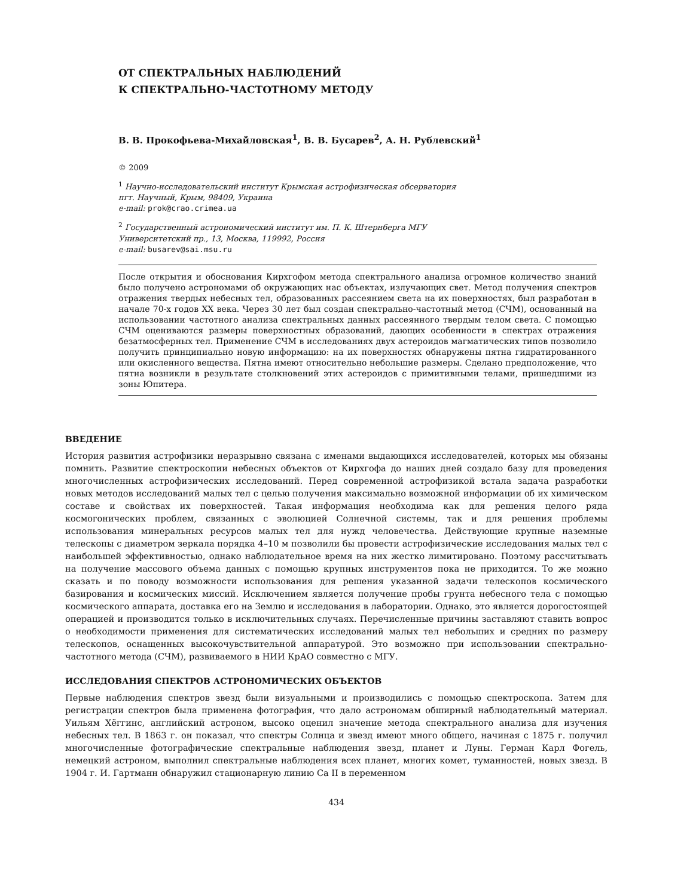ОТ СПЕКТРАЛЬНЫХ НАБЛЮДЕНИЙ
К СПЕКТРАЛЬНО-ЧАСТОТНОМУ МЕТОДУ
В. В. Прокофьева-Михайловская<sup>1</sup>, В. В. Бусарев<sup>2</sup>, А. Н. Рублевский<sup>1</sup>
© 2009
<sup>1</sup> Научно-исследовательский институт Крымская астрофизическая обсерватория
пгт. Научный, Крым, 98409, Украина
e-mail: prok@crao.crimea.ua
<sup>2</sup> Государственный астрономический институт им. П. К. Штернберга МГУ
Университетский пр., 13, Москва, 119992, Россия
e-mail: busarev@sai.msu.ru
После открытия и обоснования Кирхгофом метода спектрального анализа огромное количество знаний было получено астрономами об окружающих нас объектах, излучающих свет. Метод получения спектров отражения твердых небесных тел, образованных рассеянием света на их поверхностях, был разработан в начале 70-х годов XX века. Через 30 лет был создан спектрально-частотный метод (СЧМ), основанный на использовании частотного анализа спектральных данных рассеянного твердым телом света. С помощью СЧМ оцениваются размеры поверхностных образований, дающих особенности в спектрах отражения безатмосферных тел. Применение СЧМ в исследованиях двух астероидов магматических типов позволило получить принципиально новую информацию: на их поверхностях обнаружены пятна гидратированного или окисленного вещества. Пятна имеют относительно небольшие размеры. Сделано предположение, что пятна возникли в результате столкновений этих астероидов с примитивными телами, пришедшими из зоны Юпитера.
ВВЕДЕНИЕ
История развития астрофизики неразрывно связана с именами выдающихся исследователей, которых мы обязаны помнить. Развитие спектроскопии небесных объектов от Кирхгофа до наших дней создало базу для проведения многочисленных астрофизических исследований. Перед современной астрофизикой встала задача разработки новых методов исследований малых тел с целью получения максимально возможной информации об их химическом составе и свойствах их поверхностей. Такая информация необходима как для решения целого ряда космогонических проблем, связанных с эволюцией Солнечной системы, так и для решения проблемы использования минеральных ресурсов малых тел для нужд человечества. Действующие крупные наземные телескопы с диаметром зеркала порядка 4–10 м позволили бы провести астрофизические исследования малых тел с наибольшей эффективностью, однако наблюдательное время на них жестко лимитировано. Поэтому рассчитывать на получение массового объема данных с помощью крупных инструментов пока не приходится. То же можно сказать и по поводу возможности использования для решения указанной задачи телескопов космического базирования и космических миссий. Исключением является получение пробы грунта небесного тела с помощью космического аппарата, доставка его на Землю и исследования в лаборатории. Однако, это является дорогостоящей операцией и производится только в исключительных случаях. Перечисленные причины заставляют ставить вопрос о необходимости применения для систематических исследований малых тел небольших и средних по размеру телескопов, оснащенных высокочувствительной аппаратурой. Это возможно при использовании спектрально-частотного метода (СЧМ), развиваемого в НИИ КрАО совместно с МГУ.
ИССЛЕДОВАНИЯ СПЕКТРОВ АСТРОНОМИЧЕСКИХ ОБЪЕКТОВ
Первые наблюдения спектров звезд были визуальными и производились с помощью спектроскопа. Затем для регистрации спектров была применена фотография, что дало астрономам обширный наблюдательный материал. Уильям Хёггинс, английский астроном, высоко оценил значение метода спектрального анализа для изучения небесных тел. В 1863 г. он показал, что спектры Солнца и звезд имеют много общего, начиная с 1875 г. получил многочисленные фотографические спектральные наблюдения звезд, планет и Луны. Герман Карл Фогель, немецкий астроном, выполнил спектральные наблюдения всех планет, многих комет, туманностей, новых звезд. В 1904 г. И. Гартманн обнаружил стационарную линию Ca II в переменном
434